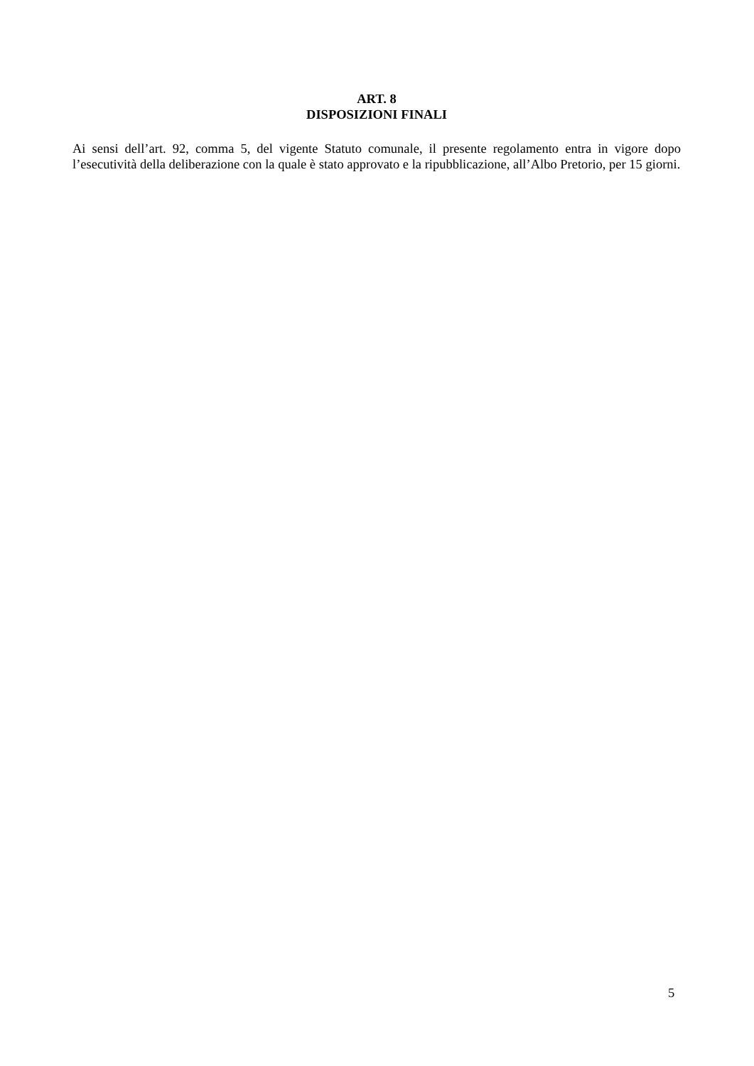ART. 8
DISPOSIZIONI FINALI
Ai sensi dell’art. 92, comma 5, del vigente Statuto comunale, il presente regolamento entra in vigore dopo l’esecutività della deliberazione con la quale è stato approvato e la ripubblicazione, all’Albo Pretorio, per 15 giorni.
5